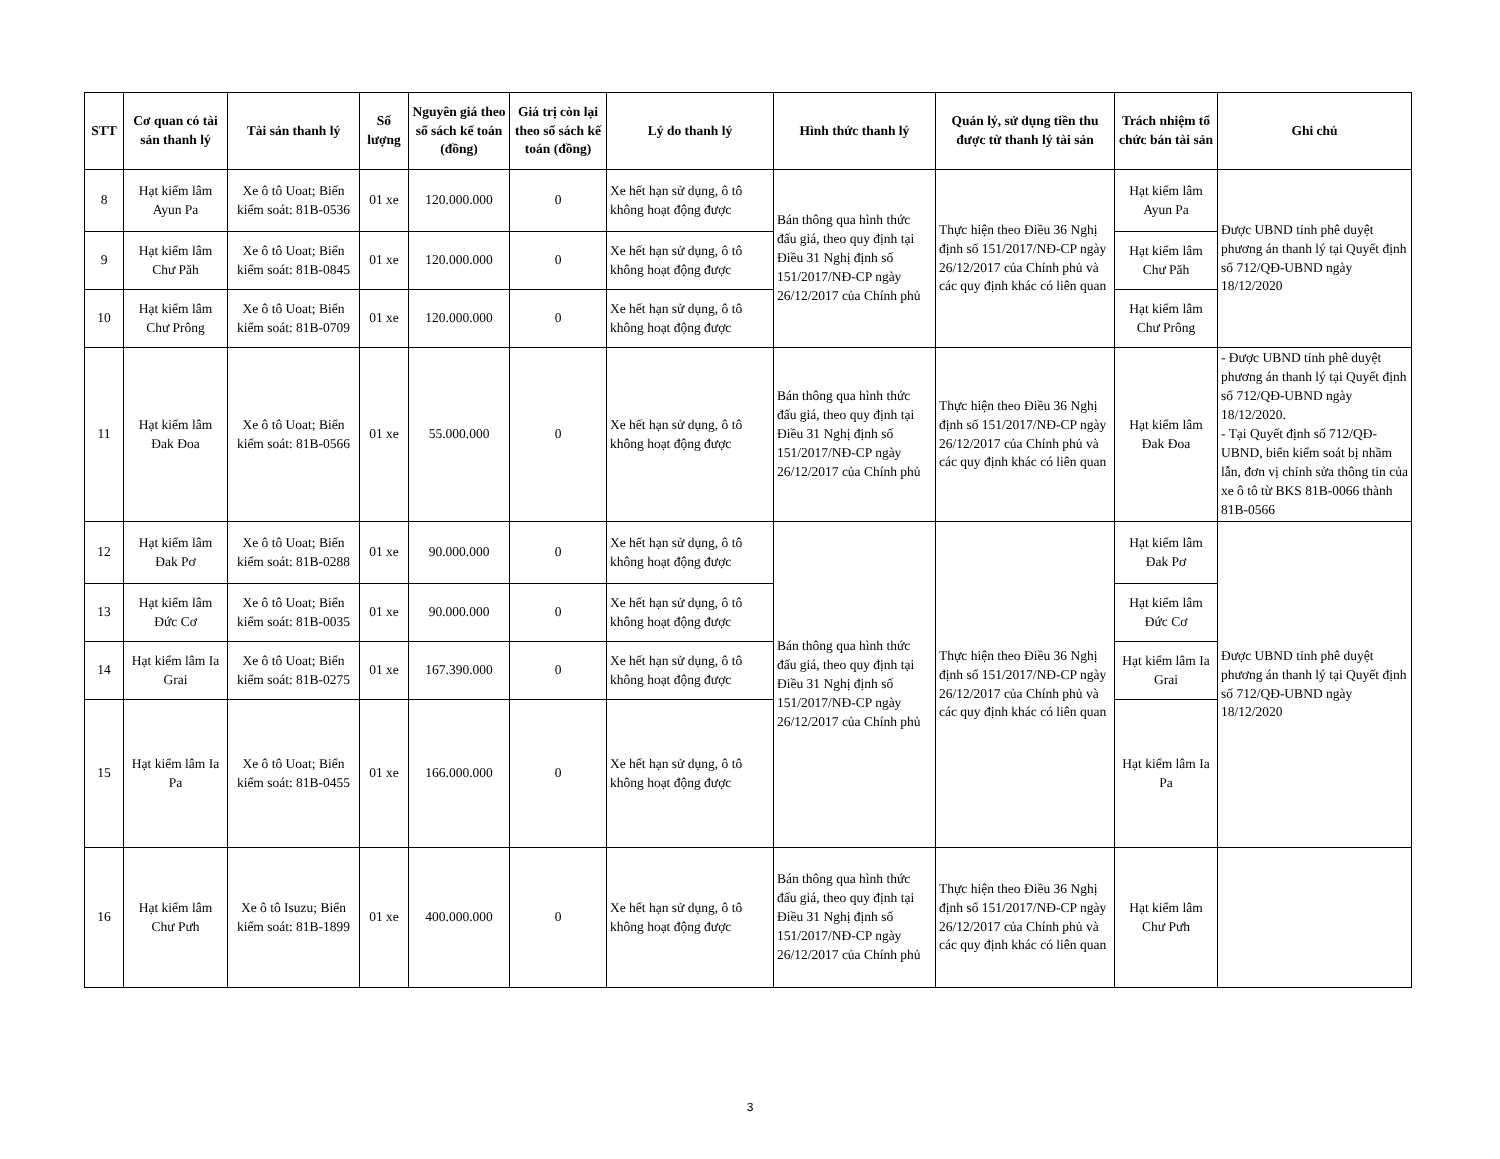| STT | Cơ quan có tài sản thanh lý | Tài sản thanh lý | Số lượng | Nguyên giá theo sổ sách kế toán (đồng) | Giá trị còn lại theo sổ sách kế toán (đồng) | Lý do thanh lý | Hình thức thanh lý | Quản lý, sử dụng tiền thu được từ thanh lý tài sản | Trách nhiệm tổ chức bán tài sản | Ghi chú |
| --- | --- | --- | --- | --- | --- | --- | --- | --- | --- | --- |
| 8 | Hạt kiểm lâm Ayun Pa | Xe ô tô Uoat; Biển kiểm soát: 81B-0536 | 01 xe | 120.000.000 | 0 | Xe hết hạn sử dụng, ô tô không hoạt động được | Bán thông qua hình thức đấu giá, theo quy định tại Điều 31 Nghị định số 151/2017/NĐ-CP ngày 26/12/2017 của Chính phủ | Thực hiện theo Điều 36 Nghị định số 151/2017/NĐ-CP ngày 26/12/2017 của Chính phủ và các quy định khác có liên quan | Hạt kiểm lâm Ayun Pa | Được UBND tỉnh phê duyệt phương án thanh lý tại Quyết định số 712/QĐ-UBND ngày 18/12/2020 |
| 9 | Hạt kiểm lâm Chư Păh | Xe ô tô Uoat; Biển kiểm soát: 81B-0845 | 01 xe | 120.000.000 | 0 | Xe hết hạn sử dụng, ô tô không hoạt động được | | | Hạt kiểm lâm Chư Păh | |
| 10 | Hạt kiểm lâm Chư Prông | Xe ô tô Uoat; Biển kiểm soát: 81B-0709 | 01 xe | 120.000.000 | 0 | Xe hết hạn sử dụng, ô tô không hoạt động được | | | Hạt kiểm lâm Chư Prông | |
| 11 | Hạt kiểm lâm Đak Đoa | Xe ô tô Uoat; Biển kiểm soát: 81B-0566 | 01 xe | 55.000.000 | 0 | Xe hết hạn sử dụng, ô tô không hoạt động được | Bán thông qua hình thức đấu giá, theo quy định tại Điều 31 Nghị định số 151/2017/NĐ-CP ngày 26/12/2017 của Chính phủ | Thực hiện theo Điều 36 Nghị định số 151/2017/NĐ-CP ngày 26/12/2017 của Chính phủ và các quy định khác có liên quan | Hạt kiểm lâm Đak Đoa | - Được UBND tỉnh phê duyệt phương án thanh lý tại Quyết định số 712/QĐ-UBND ngày 18/12/2020. - Tại Quyết định số 712/QĐ-UBND, biển kiểm soát bị nhầm lẫn, đơn vị chỉnh sửa thông tin của xe ô tô từ BKS 81B-0066 thành 81B-0566 |
| 12 | Hạt kiểm lâm Đak Pơ | Xe ô tô Uoat; Biển kiểm soát: 81B-0288 | 01 xe | 90.000.000 | 0 | Xe hết hạn sử dụng, ô tô không hoạt động được | Bán thông qua hình thức đấu giá, theo quy định tại Điều 31 Nghị định số 151/2017/NĐ-CP ngày 26/12/2017 của Chính phủ | Thực hiện theo Điều 36 Nghị định số 151/2017/NĐ-CP ngày 26/12/2017 của Chính phủ và các quy định khác có liên quan | Hạt kiểm lâm Đak Pơ | Được UBND tỉnh phê duyệt phương án thanh lý tại Quyết định số 712/QĐ-UBND ngày 18/12/2020 |
| 13 | Hạt kiểm lâm Đức Cơ | Xe ô tô Uoat; Biển kiểm soát: 81B-0035 | 01 xe | 90.000.000 | 0 | Xe hết hạn sử dụng, ô tô không hoạt động được | | | Hạt kiểm lâm Đức Cơ | |
| 14 | Hạt kiểm lâm Ia Grai | Xe ô tô Uoat; Biển kiểm soát: 81B-0275 | 01 xe | 167.390.000 | 0 | Xe hết hạn sử dụng, ô tô không hoạt động được | | | Hạt kiểm lâm Ia Grai | |
| 15 | Hạt kiểm lâm Ia Pa | Xe ô tô Uoat; Biển kiểm soát: 81B-0455 | 01 xe | 166.000.000 | 0 | Xe hết hạn sử dụng, ô tô không hoạt động được | | | Hạt kiểm lâm Ia Pa | |
| 16 | Hạt kiểm lâm Chư Pưh | Xe ô tô Isuzu; Biển kiểm soát: 81B-1899 | 01 xe | 400.000.000 | 0 | Xe hết hạn sử dụng, ô tô không hoạt động được | Bán thông qua hình thức đấu giá, theo quy định tại Điều 31 Nghị định số 151/2017/NĐ-CP ngày 26/12/2017 của Chính phủ | Thực hiện theo Điều 36 Nghị định số 151/2017/NĐ-CP ngày 26/12/2017 của Chính phủ và các quy định khác có liên quan | Hạt kiểm lâm Chư Pưh | |
3